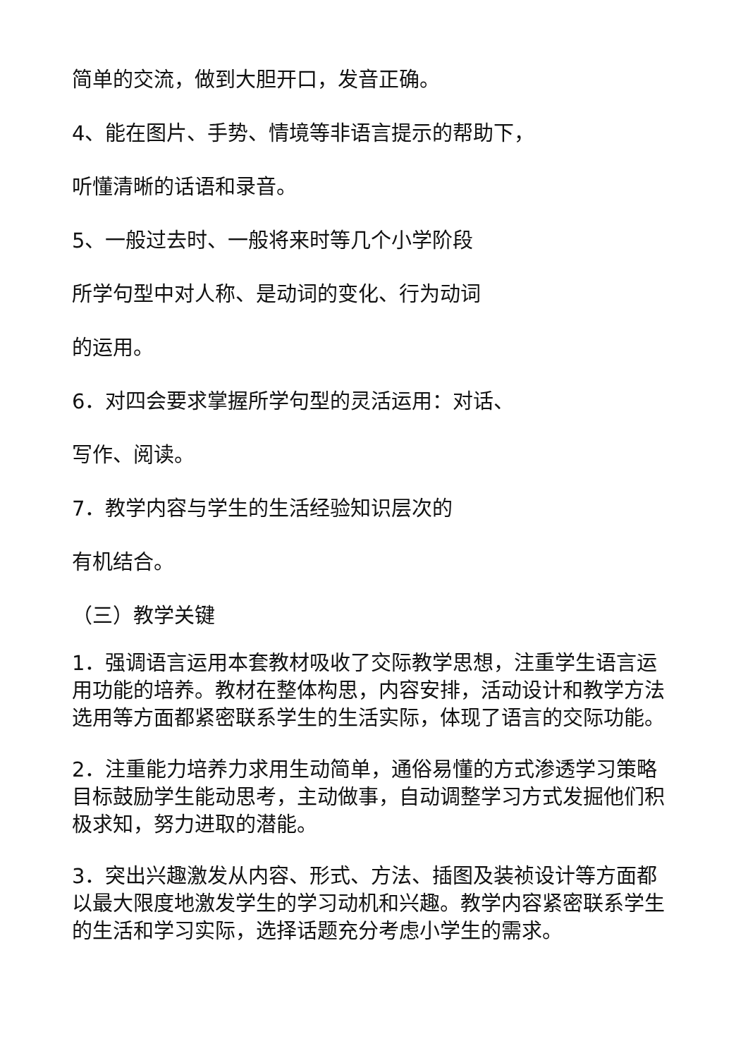简单的交流，做到大胆开口，发音正确。
4、能在图片、手势、情境等非语言提示的帮助下，
听懂清晰的话语和录音。
5、一般过去时、一般将来时等几个小学阶段
所学句型中对人称、是动词的变化、行为动词
的运用。
6．对四会要求掌握所学句型的灵活运用：对话、
写作、阅读。
7．教学内容与学生的生活经验知识层次的
有机结合。
（三）教学关键
1．强调语言运用本套教材吸收了交际教学思想，注重学生语言运用功能的培养。教材在整体构思，内容安排，活动设计和教学方法选用等方面都紧密联系学生的生活实际，体现了语言的交际功能。
2．注重能力培养力求用生动简单，通俗易懂的方式渗透学习策略目标鼓励学生能动思考，主动做事，自动调整学习方式发掘他们积极求知，努力进取的潜能。
3．突出兴趣激发从内容、形式、方法、插图及装祯设计等方面都以最大限度地激发学生的学习动机和兴趣。教学内容紧密联系学生的生活和学习实际，选择话题充分考虑小学生的需求。